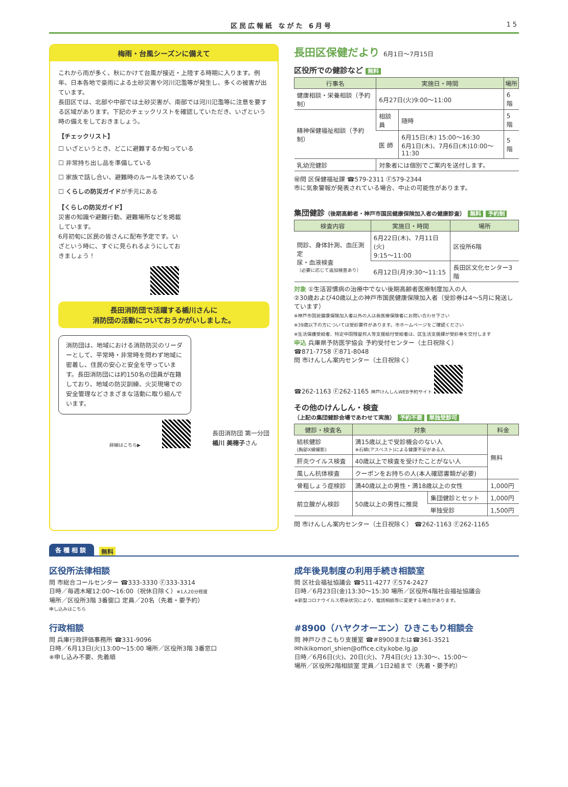区民広報紙 ながた 6月号 15
梅雨・台風シーズンに備えて
これから雨が多く、秋にかけて台風が接近・上陸する時期に入ります。例年、日本各地で豪雨による土砂災害や河川氾濫等が発生し、多くの被害が出ています。
長田区では、北部や中部では土砂災害が、南部では河川氾濫等に注意を要する区域があります。下記のチェックリストを確認していただき、いざという時の備えをしておきましょう。
【チェックリスト】
☐ いざというとき、どこに避難するか知っている
☐ 非常持ち出し品を準備している
☐ 家族で話し合い、避難時のルールを決めている
☐ くらしの防災ガイドが手元にある
【くらしの防災ガイド】
災害の知識や避難行動、避難場所などを掲載しています。
6月初旬に区民の皆さんに配布予定です。いざという時に、すぐに見られるようにしておきましょう！
長田消防団で活躍する楯川さんに
消防団の活動についておうかがいしました。
消防団は、地域における消防防災のリーダーとして、平常時・非常時を問わず地域に密着し、住民の安心と安全を守っています。長田消防団には約150名の団員が在籍しており、地域の防災訓練、火災現場での安全管理などさまざまな活動に取り組んでいます。
詳細はこちら▶
長田消防団 第一分団
楯川 美穂子さん
長田区保健だより 6月1日～7月15日
区役所での健診など 無料
| 行事名 | 実施日・時間 | | 場所 |
| --- | --- | --- | --- |
| 健康相談・栄養相談（予約制） | 6月27日(火)9:00～11:00 | | 6階 |
| 精神保健福祉相談（予約制） | 相談員 | 随時 | 5階 |
| | 医 師 | 6月15日(木) 15:00～16:30 6月1日(木)、7月6日(木)10:00～11:30 | 5階 |
| 乳幼児健診 | 対象者には個別でご案内を送付します。 | | |
㊙問 区保健福祉課 ☎579-2311 Ⓕ579-2344
市に気象警報が発表されている場合、中止の可能性があります。
集団健診（後期高齢者・神戸市国民健康保険加入者の健康診査） 無料 予約制
| 検査内容 | 実施日・時間 | 場所 |
| --- | --- | --- |
| 問診、身体計測、血圧測定 尿・血液検査 （必要に応じて追加検査あり） | 6月22日(木)、7月11日(火) 9:15～11:00 | 区役所6階 |
| | 6月12日(月)9:30～11:15 | 長田区文化センター3階 |
対象 ①生活習慣病の治療中でない後期高齢者医療制度加入の人
②30歳および40歳以上の神戸市国民健康保険加入者（受診券は4～5月に発送しています）
※神戸市国民健康保険加入者以外の人は各医療保険者にお問い合わせ下さい
※39歳以下の方については受診要件があります。市ホームページをご確認ください
※生活保護受給者、特定中国残留邦人等支援給付受給者は、区生活支援課が受診券を交付します
申込 兵庫県予防医学協会 予約受付センター（土日祝除く）
☎871-7758 Ⓕ871-8048
問 市けんしん案内センター（土日祝除く）
☎262-1163 Ⓕ262-1165 神戸けんしんWEB予約サイト
その他のけんしん・検査
（上記の集団健診会場であわせて実施） 予約不要 単独受診可
| 健診・検査名 | 対象 | | 料金 |
| --- | --- | --- | --- |
| 結核健診 (胸部X線撮影) | 満15歳以上で受診機会のない人 ※石綿(アスベスト)による健康不安がある人 | | 無料 |
| 肝炎ウイルス検査 | 40歳以上で検査を受けたことがない人 | | |
| 風しん抗体検査 | クーポンをお持ちの人(本人確認書類が必要) | | |
| 骨粗しょう症検診 | 満40歳以上の男性・満18歳以上の女性 | | 1,000円 |
| 前立腺がん検診 | 50歳以上の男性に推奨 | 集団健診とセット | 1,000円 |
| | | 単独受診 | 1,500円 |
問 市けんしん案内センター（土日祝除く） ☎262-1163 Ⓕ262-1165
各種相談 無料
区役所法律相談
問 市総合コールセンター ☎333-3330 Ⓕ333-3314
日時／毎週木曜12:00～16:00（祝休日除く）※1人20分程度
場所／区役所3階 3番窗口 定員／20名（先着・要予約）
申し込みはこちら
成年後見制度の利用手続き相談室
問 区社会福祉協議会 ☎511-4277 Ⓕ574-2427
日時／6月23日(金)13:30～15:30 場所／区役所4階社会福祉協議会
※新型コロナウイルス感染状況により、電話相談等に変更する場合があります。
行政相談
問 兵庫行政評価事務所 ☎331-9096
日時／6月13日(火)13:00～15:00 場所／区役所3階 3番窓口
※申し込み不要、先着順
#8900（ハヤクオーエン）ひきこもり相談会
問 神戸ひきこもり支援室 ☎#8900または☎361-3521
✉hikikomori_shien@office.city.kobe.lg.jp
日時／6月6日(火)、20日(火)、7月4日(火) 13:30～、15:00～
場所／区役所2階相談室 定員／1日2組まで（先着・要予約）